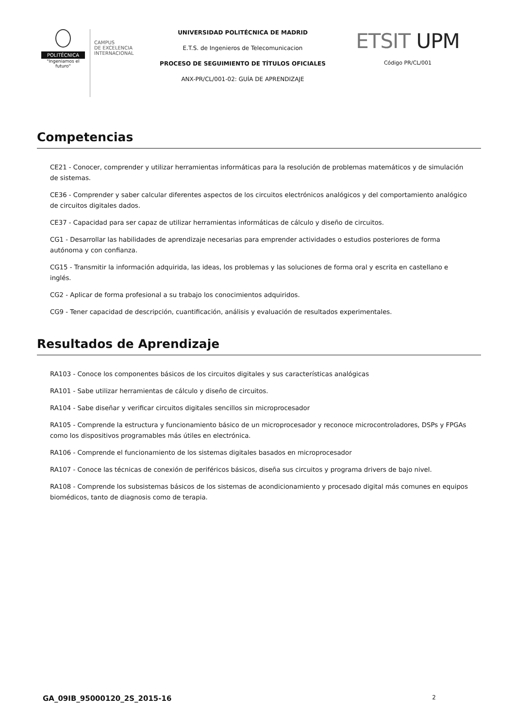POLITÉCNICA
"Ingeniamos el futuro"
CAMPUS
DE EXCELENCIA
INTERNACIONAL
UNIVERSIDAD POLITÉCNICA DE MADRID
E.T.S. de Ingenieros de Telecomunicacion
PROCESO DE SEGUIMIENTO DE TÍTULOS OFICIALES
ANX-PR/CL/001-02: GUÍA DE APRENDIZAJE
ETSIT UPM
Código PR/CL/001
Competencias
CE21 - Conocer, comprender y utilizar herramientas informáticas para la resolución de problemas matemáticos y de simulación de sistemas.
CE36 - Comprender y saber calcular diferentes aspectos de los circuitos electrónicos analógicos y del comportamiento analógico de circuitos digitales dados.
CE37 - Capacidad para ser capaz de utilizar herramientas informáticas de cálculo y diseño de circuitos.
CG1 - Desarrollar las habilidades de aprendizaje necesarias para emprender actividades o estudios posteriores de forma autónoma y con confianza.
CG15 - Transmitir la información adquirida, las ideas, los problemas y las soluciones de forma oral y escrita en castellano e inglés.
CG2 - Aplicar de forma profesional a su trabajo los conocimientos adquiridos.
CG9 - Tener capacidad de descripción, cuantificación, análisis y evaluación de resultados experimentales.
Resultados de Aprendizaje
RA103 - Conoce los componentes básicos de los circuitos digitales y sus características analógicas
RA101 - Sabe utilizar herramientas de cálculo y diseño de circuitos.
RA104 - Sabe diseñar y verificar circuitos digitales sencillos sin microprocesador
RA105 - Comprende la estructura y funcionamiento básico de un microprocesador y reconoce microcontroladores, DSPs y FPGAs como los dispositivos programables más útiles en electrónica.
RA106 - Comprende el funcionamiento de los sistemas digitales basados en microprocesador
RA107 - Conoce las técnicas de conexión de periféricos básicos, diseña sus circuitos y programa drivers de bajo nivel.
RA108 - Comprende los subsistemas básicos de los sistemas de acondicionamiento y procesado digital más comunes en equipos biomédicos, tanto de diagnosis como de terapia.
GA_09IB_95000120_2S_2015-16 2